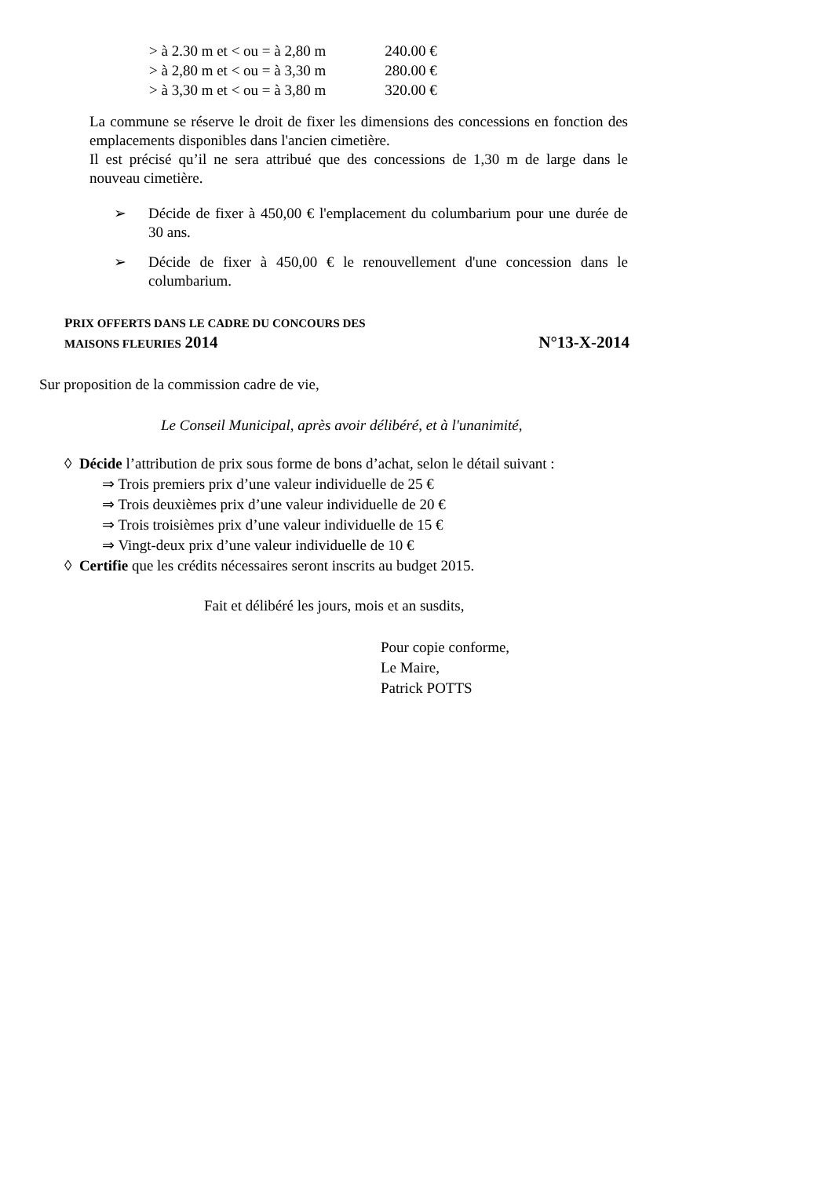| > à 2.30 m et < ou = à 2,80 m | 240.00 € |
| > à 2,80 m et < ou = à 3,30 m | 280.00 € |
| > à 3,30 m et < ou = à 3,80 m | 320.00 € |
La commune se réserve le droit de fixer les dimensions des concessions en fonction des emplacements disponibles dans l'ancien cimetière.
Il est précisé qu’il ne sera attribué que des concessions de 1,30 m de large dans le nouveau cimetière.
➢
Décide de fixer à 450,00 € l'emplacement du columbarium pour une durée de 30 ans.
➢
Décide de fixer à 450,00 € le renouvellement d'une concession dans le columbarium.
PRIX OFFERTS DANS LE CADRE DU CONCOURS DES
MAISONS FLEURIES 2014 N°13-X-2014
Sur proposition de la commission cadre de vie,
Le Conseil Municipal, après avoir délibéré, et à l'unanimité,
◊ Décide l’attribution de prix sous forme de bons d’achat, selon le détail suivant :
⇒ Trois premiers prix d’une valeur individuelle de 25 €
⇒ Trois deuxièmes prix d’une valeur individuelle de 20 €
⇒ Trois troisièmes prix d’une valeur individuelle de 15 €
⇒ Vingt-deux prix d’une valeur individuelle de 10 €
◊ Certifie que les crédits nécessaires seront inscrits au budget 2015.
Fait et délibéré les jours, mois et an susdits,
Pour copie conforme,
Le Maire,
Patrick POTTS